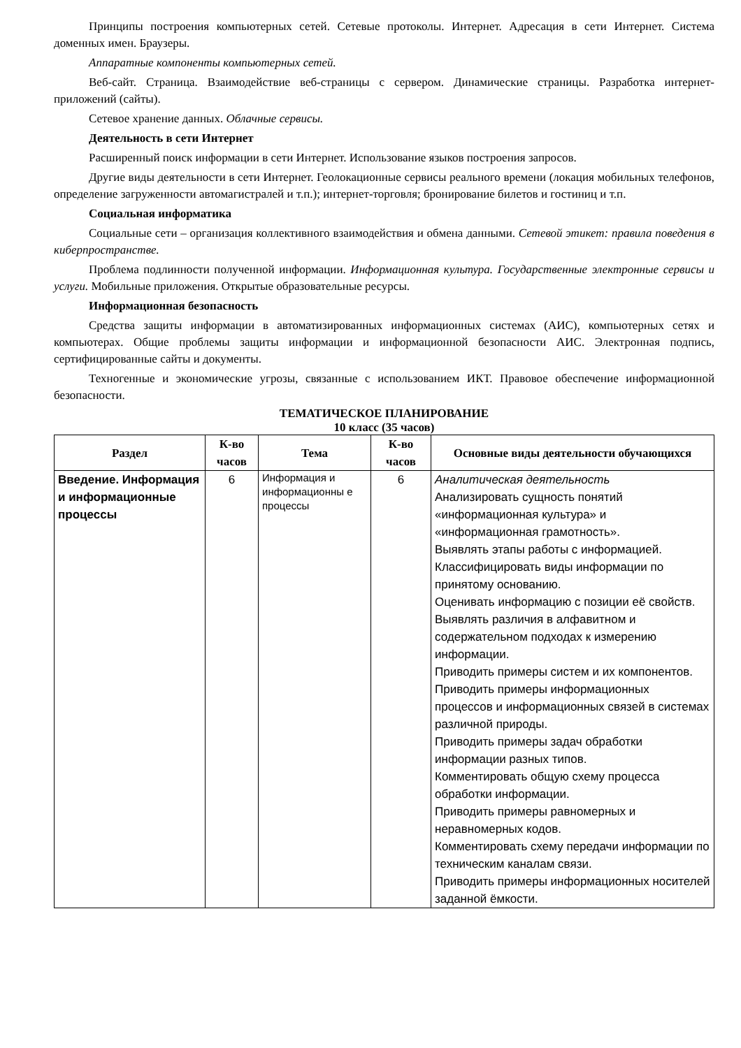Принципы построения компьютерных сетей. Сетевые протоколы. Интернет. Адресация в сети Интернет. Система доменных имен. Браузеры.
Аппаратные компоненты компьютерных сетей.
Веб-сайт. Страница. Взаимодействие веб-страницы с сервером. Динамические страницы. Разработка интернет-приложений (сайты).
Сетевое хранение данных. Облачные сервисы.
Деятельность в сети Интернет
Расширенный поиск информации в сети Интернет. Использование языков построения запросов.
Другие виды деятельности в сети Интернет. Геолокационные сервисы реального времени (локация мобильных телефонов, определение загруженности автомагистралей и т.п.); интернет-торговля; бронирование билетов и гостиниц и т.п.
Социальная информатика
Социальные сети – организация коллективного взаимодействия и обмена данными. Сетевой этикет: правила поведения в киберпространстве.
Проблема подлинности полученной информации. Информационная культура. Государственные электронные сервисы и услуги. Мобильные приложения. Открытые образовательные ресурсы.
Информационная безопасность
Средства защиты информации в автоматизированных информационных системах (АИС), компьютерных сетях и компьютерах. Общие проблемы защиты информации и информационной безопасности АИС. Электронная подпись, сертифицированные сайты и документы.
Техногенные и экономические угрозы, связанные с использованием ИКТ. Правовое обеспечение информационной безопасности.
ТЕМАТИЧЕСКОЕ ПЛАНИРОВАНИЕ
10 класс (35 часов)
| Раздел | К-во часов | Тема | К-во часов | Основные виды деятельности обучающихся |
| --- | --- | --- | --- | --- |
| Введение. Информация и информационные процессы | 6 | Информация и информационны е процессы | 6 | Аналитическая деятельность Анализировать сущность понятий «информационная культура» и «информационная грамотность». Выявлять этапы работы с информацией. Классифицировать виды информации по принятому основанию. Оценивать информацию с позиции её свойств. Выявлять различия в алфавитном и содержательном подходах к измерению информации. Приводить примеры систем и их компонентов. Приводить примеры информационных процессов и информационных связей в системах различной природы. Приводить примеры задач обработки информации разных типов. Комментировать общую схему процесса обработки информации. Приводить примеры равномерных и неравномерных кодов. Комментировать схему передачи информации по техническим каналам связи. Приводить примеры информационных носителей заданной ёмкости. |